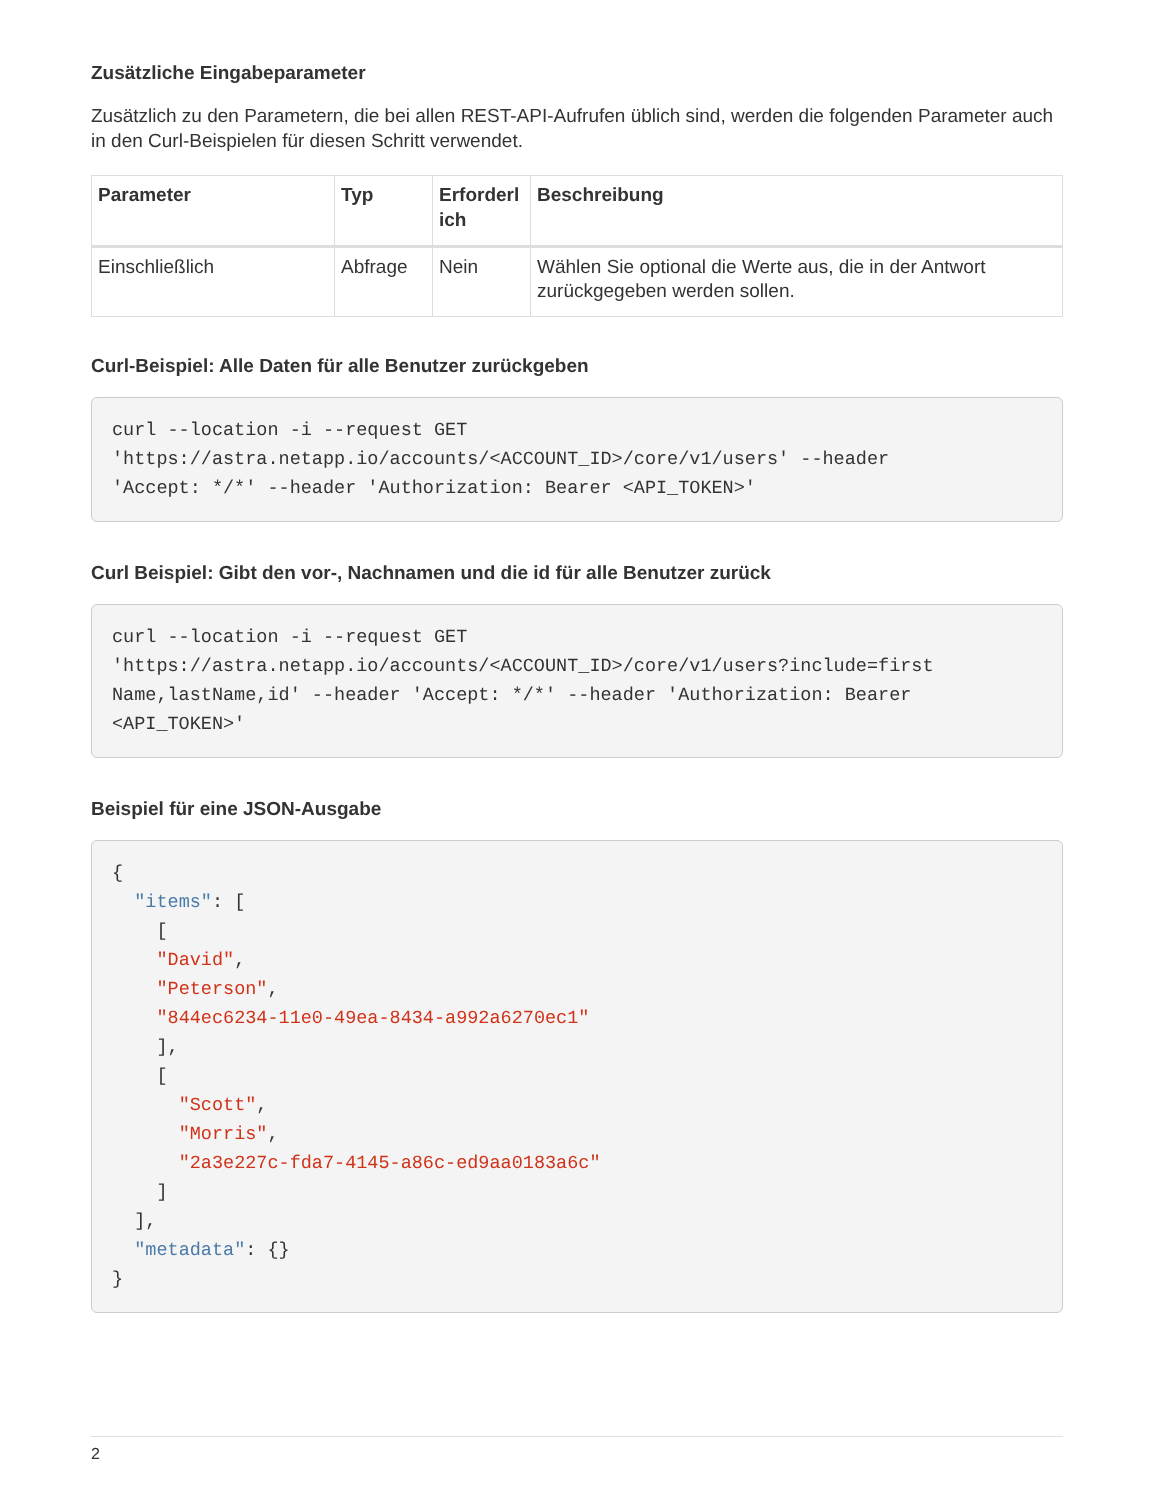Zusätzliche Eingabeparameter
Zusätzlich zu den Parametern, die bei allen REST-API-Aufrufen üblich sind, werden die folgenden Parameter auch in den Curl-Beispielen für diesen Schritt verwendet.
| Parameter | Typ | Erforderl ich | Beschreibung |
| --- | --- | --- | --- |
| Einschließlich | Abfrage | Nein | Wählen Sie optional die Werte aus, die in der Antwort zurückgegeben werden sollen. |
Curl-Beispiel: Alle Daten für alle Benutzer zurückgeben
curl --location -i --request GET
'https://astra.netapp.io/accounts/<ACCOUNT_ID>/core/v1/users' --header
'Accept: */*' --header 'Authorization: Bearer <API_TOKEN>'
Curl Beispiel: Gibt den vor-, Nachnamen und die id für alle Benutzer zurück
curl --location -i --request GET
'https://astra.netapp.io/accounts/<ACCOUNT_ID>/core/v1/users?include=first
Name,lastName,id' --header 'Accept: */*' --header 'Authorization: Bearer
<API_TOKEN>'
Beispiel für eine JSON-Ausgabe
{
  "items": [
    [
    "David",
    "Peterson",
    "844ec6234-11e0-49ea-8434-a992a6270ec1"
    ],
    [
      "Scott",
      "Morris",
      "2a3e227c-fda7-4145-a86c-ed9aa0183a6c"
    ]
  ],
  "metadata": {}
}
2